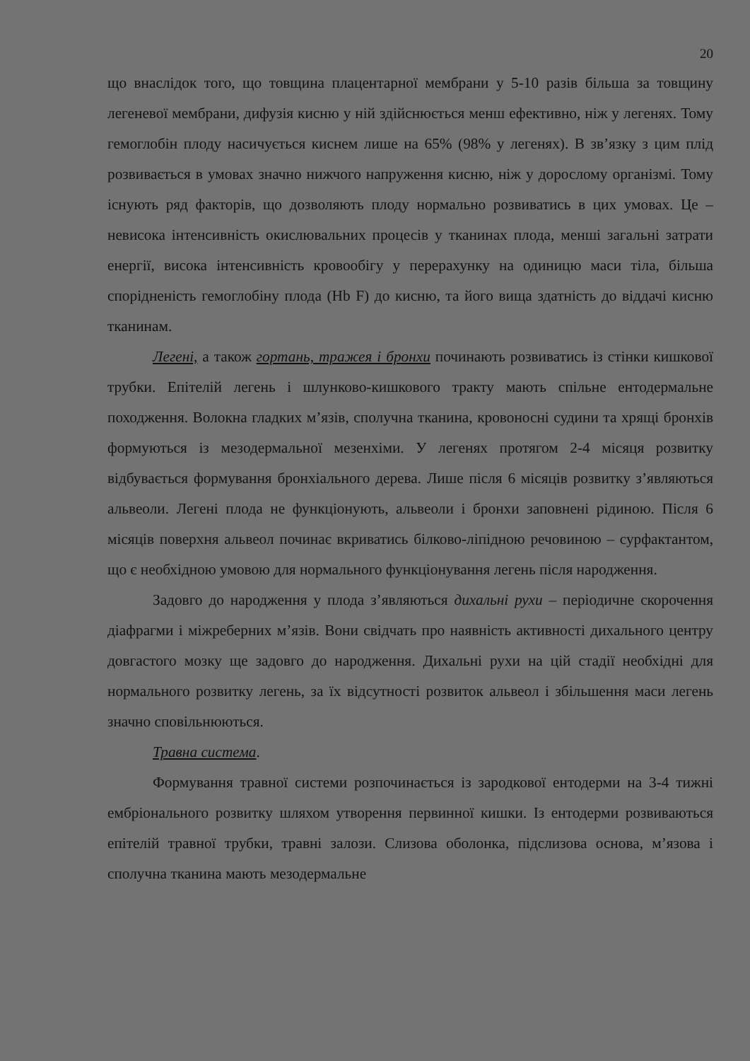20
що внаслідок того, що товщина плацентарної мембрани у 5-10 разів більша за товщину легеневої мембрани, дифузія кисню у ній здійснюється менш ефективно, ніж у легенях. Тому гемоглобін плоду насичується киснем лише на 65% (98% у легенях). В зв’язку з цим плід розвивається в умовах значно нижчого напруження кисню, ніж у дорослому організмі. Тому існують ряд факторів, що дозволяють плоду нормально розвиватись в цих умовах. Це – невисока інтенсивність окислювальних процесів у тканинах плода, менші загальні затрати енергії, висока інтенсивність кровообігу у перерахунку на одиницю маси тіла, більша спорідненість гемоглобіну плода (Hb F) до кисню, та його вища здатність до віддачі кисню тканинам.
Легені, а також гортань, тражея і бронхи починають розвиватись із стінки кишкової трубки. Епітелій легень і шлунково-кишкового тракту мають спільне ентодермальне походження. Волокна гладких м’язів, сполучна тканина, кровоносні судини та хрящі бронхів формуються із мезодермальної мезенхіми. У легенях протягом 2-4 місяця розвитку відбувається формування бронхіального дерева. Лише після 6 місяців розвитку з’являються альвеоли. Легені плода не функціонують, альвеоли і бронхи заповнені рідиною. Після 6 місяців поверхня альвеол починає вкриватись білково-ліпідною речовиною – сурфактантом, що є необхідною умовою для нормального функціонування легень після народження.
Задовго до народження у плода з’являються дихальні рухи – періодичне скорочення діафрагми і міжреберних м’язів. Вони свідчать про наявність активності дихального центру довгастого мозку ще задовго до народження. Дихальні рухи на цій стадії необхідні для нормального розвитку легень, за їх відсутності розвиток альвеол і збільшення маси легень значно сповільнюються.
Травна система.
Формування травної системи розпочинається із зародкової ентодерми на 3-4 тижні ембріонального розвитку шляхом утворення первинної кишки. Із ентодерми розвиваються епітелій травної трубки, травні залози. Слизова оболонка, підслизова основа, м’язова і сполучна тканина мають мезодермальне